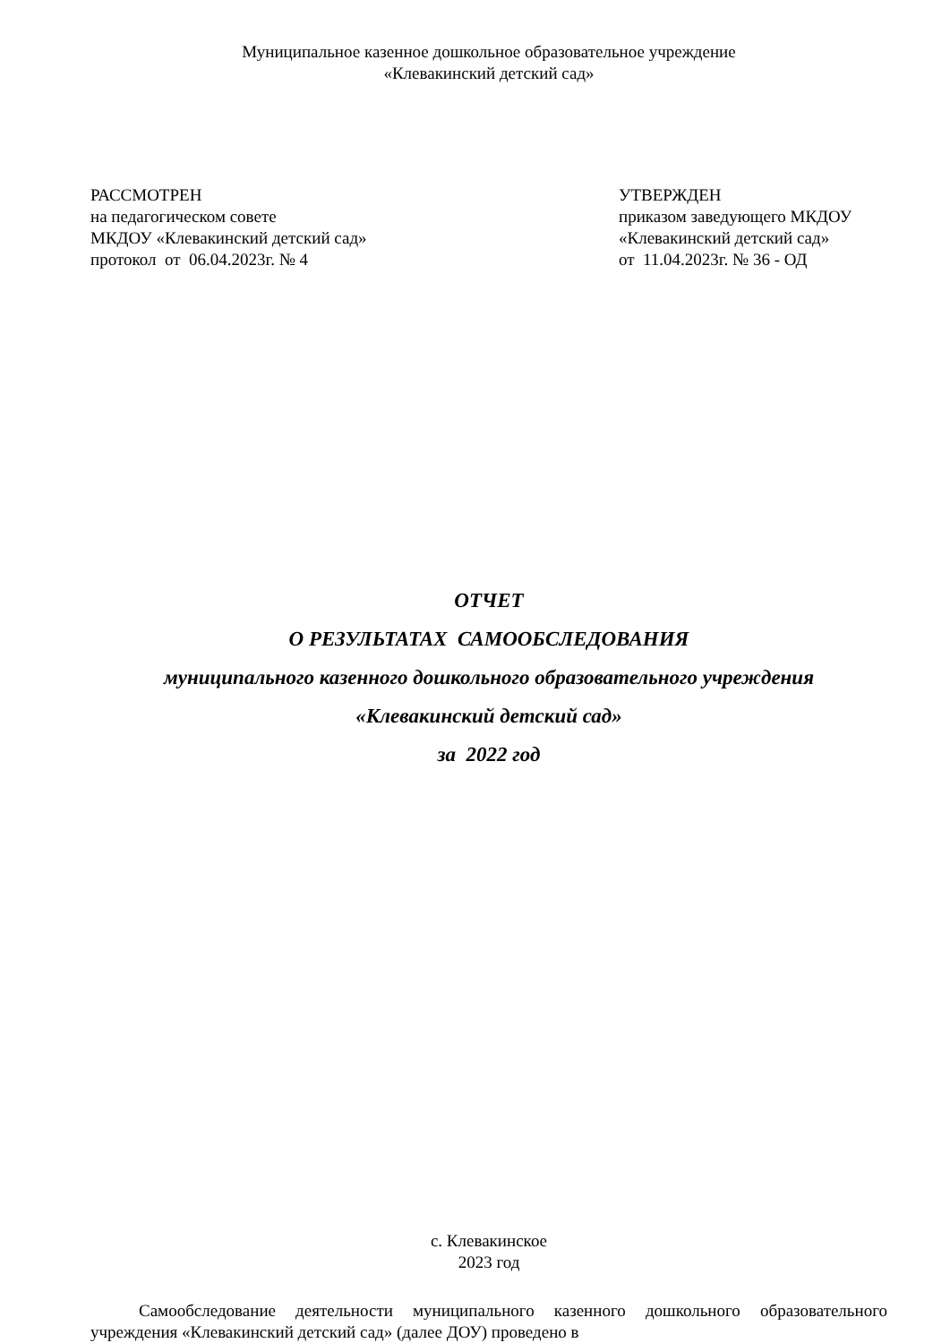Муниципальное казенное дошкольное образовательное учреждение
«Клевакинский детский сад»
РАССМОТРЕН
на педагогическом совете
МКДОУ «Клевакинский детский сад»
протокол от 06.04.2023г. № 4
УТВЕРЖДЕН
приказом заведующего МКДОУ
«Клевакинский детский сад»
от 11.04.2023г. № 36 - ОД
ОТЧЕТ
О РЕЗУЛЬТАТАХ САМООБСЛЕДОВАНИЯ
муниципального казенного дошкольного образовательного учреждения
«Клевакинский детский сад»
за 2022 год
с. Клевакинское
2023 год
Самообследование деятельности муниципального казенного дошкольного образовательного учреждения «Клевакинский детский сад» (далее ДОУ) проведено в